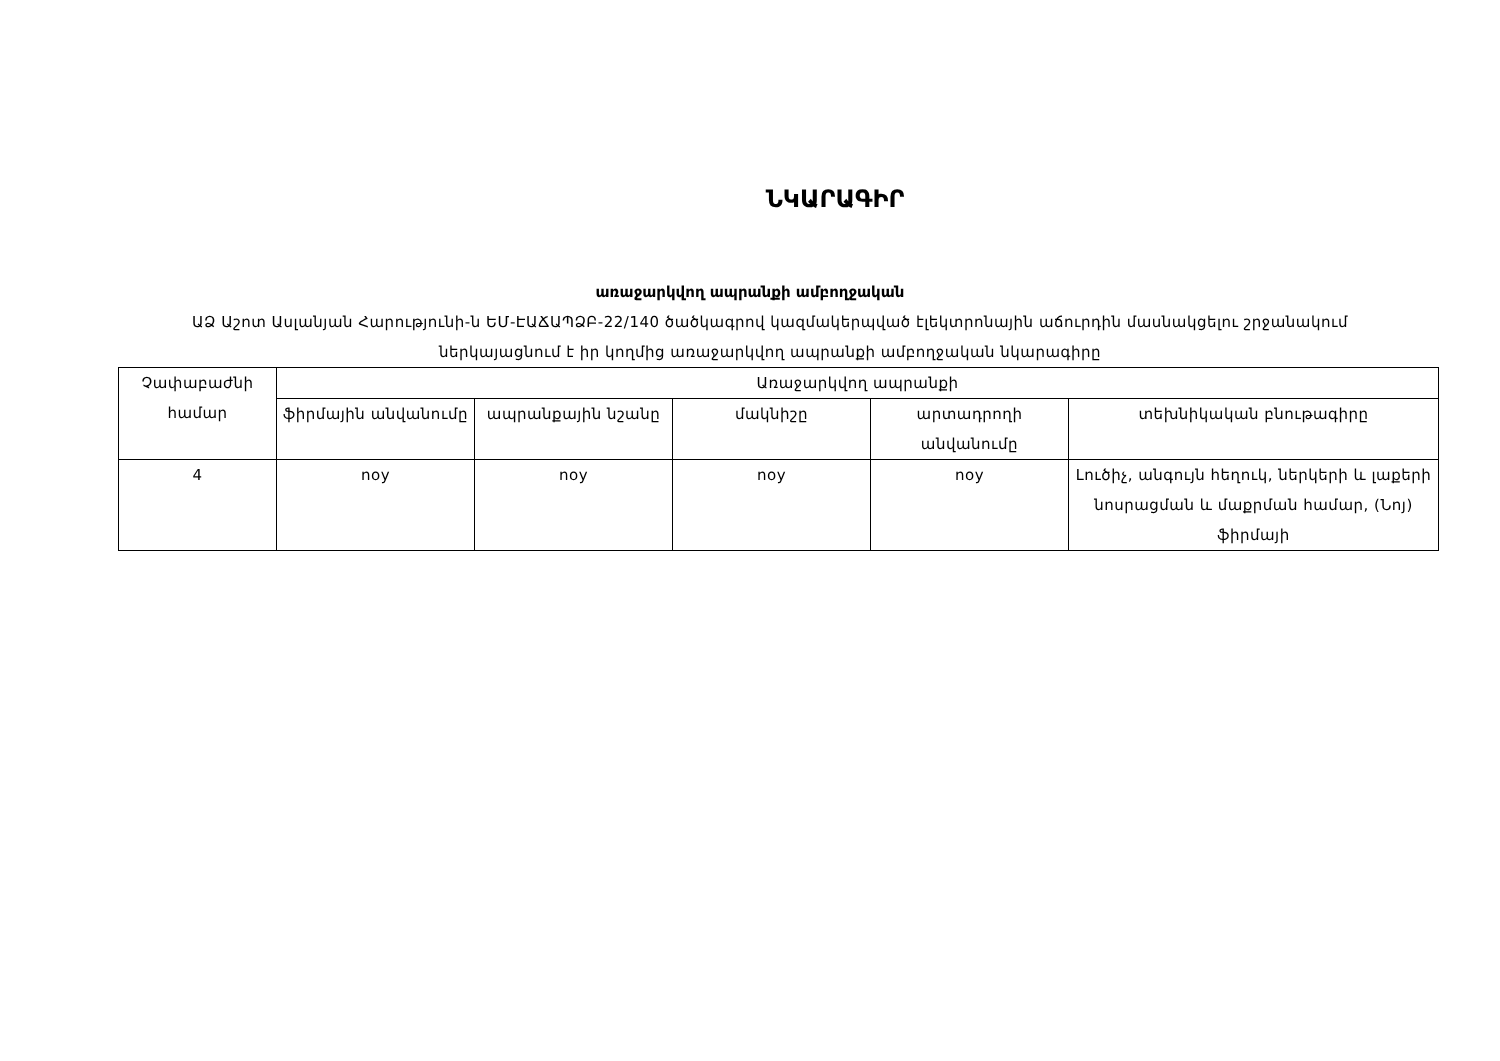ՆԿԱՐԱԳԻՐ
առաջարկվող ապրանքի ամբողջական
ԱՁ Աշոտ Ասլանյան Հարությունի-ն ԵՄ-ԷԱՃԱՊՁԲ-22/140 ծածկագրով կազմակերպված էլեկտրոնային աճուրդին մասնակցելու շրջանակում ներկայացնում է իր կողմից առաջարկվող ապրանքի ամբողջական նկարագիրը
| Չափաբաժնի համար | Առաջարկվող ապրանքի | | | | |
| --- | --- | --- | --- | --- | --- |
| | ֆիրմային անվանումը | ապրանքային նշանը | մակնիշը | արտադրողի անվանումը | տեխնիկական բնութագիրը |
| 4 | noy | noy | noy | noy | Լուծիչ, անգույն հեղուկ, ներկերի և լաքերի նոսրացման և մաքրման համար, (Նոյ) ֆիրմայի |